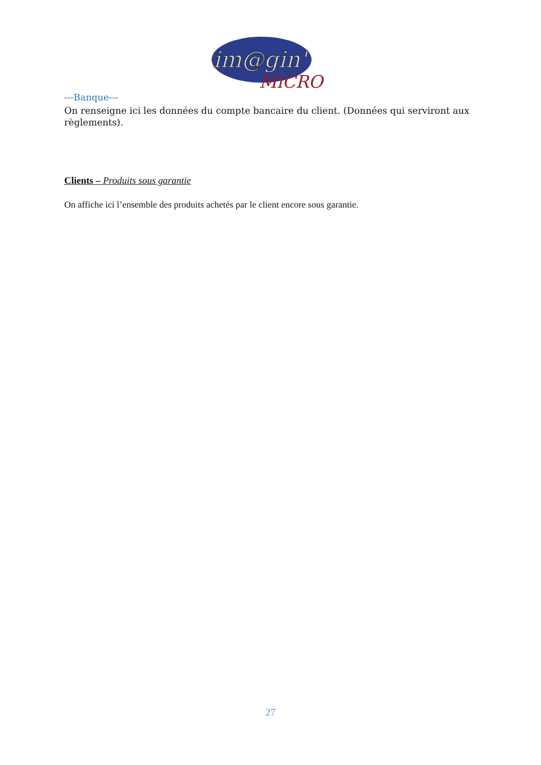im@gin'
MiCRO
---Banque---
On renseigne ici les données du compte bancaire du client. (Données qui serviront aux règlements).
Clients – Produits sous garantie
On affiche ici l’ensemble des produits achetés par le client encore sous garantie.
27